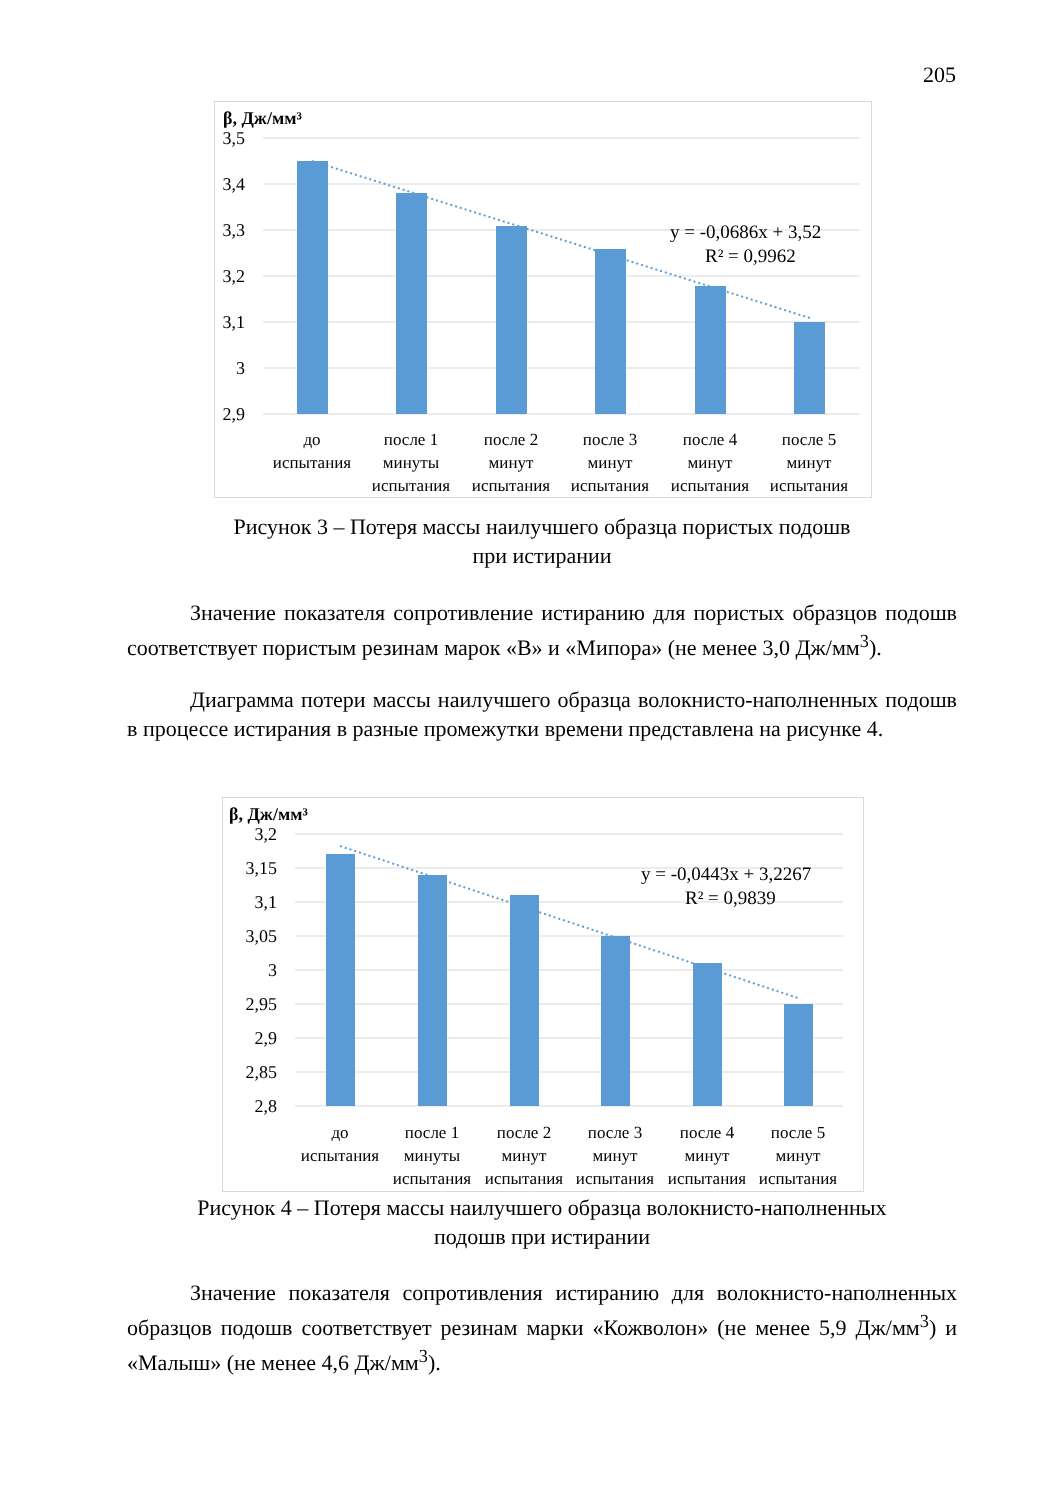205
β, Дж/мм³
3,5
3,4
3,3
3,2
3,1
3
2,9
y = -0,0686x + 3,52
R² = 0,9962
до
испытания
после 1
минуты
испытания
после 2
минут
испытания
после 3
минут
испытания
после 4
минут
испытания
после 5
минут
испытания
Рисунок 3 – Потеря массы наилучшего образца пористых подошв
при истирании
Значение показателя сопротивление истиранию для пористых образцов подошв соответствует пористым резинам марок «В» и «Мипора» (не менее 3,0 Дж/мм<sup>3</sup>).
Диаграмма потери массы наилучшего образца волокнисто-наполненных подошв в процессе истирания в разные промежутки времени представлена на рисунке 4.
β, Дж/мм³
3,2
3,15
3,1
3,05
3
2,95
2,9
2,85
2,8
y = -0,0443x + 3,2267
R² = 0,9839
до
испытания
после 1
минуты
испытания
после 2
минут
испытания
после 3
минут
испытания
после 4
минут
испытания
после 5
минут
испытания
Рисунок 4 – Потеря массы наилучшего образца волокнисто-наполненных
подошв при истирании
Значение показателя сопротивления истиранию для волокнисто-наполненных образцов подошв соответствует резинам марки «Кожволон» (не менее 5,9 Дж/мм<sup>3</sup>) и «Малыш» (не менее 4,6 Дж/мм<sup>3</sup>).